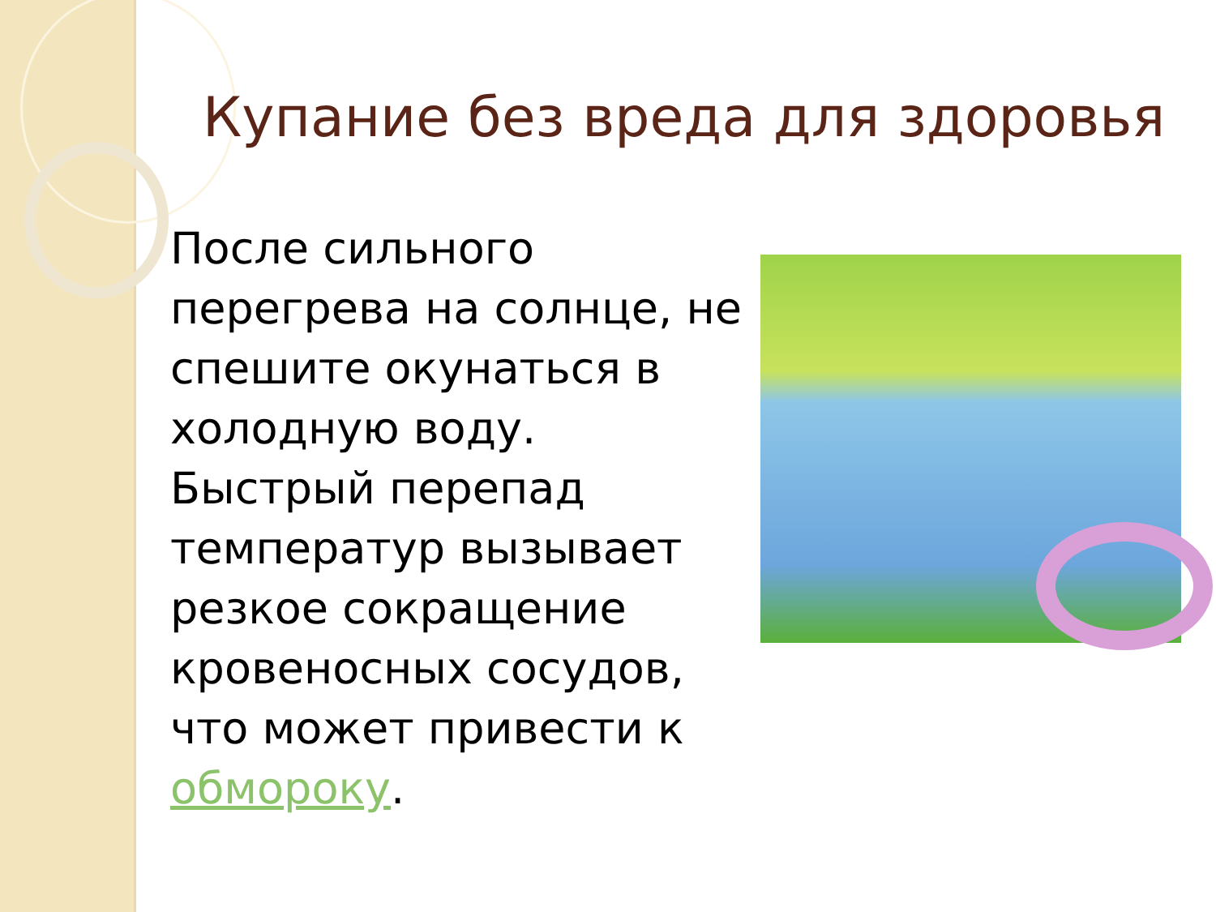Купание без вреда для здоровья
После сильного перегрева на солнце, не спешите окунаться в холодную воду. Быстрый перепад температур вызывает резкое сокращение кровеносных сосудов, что может привести к обмороку.